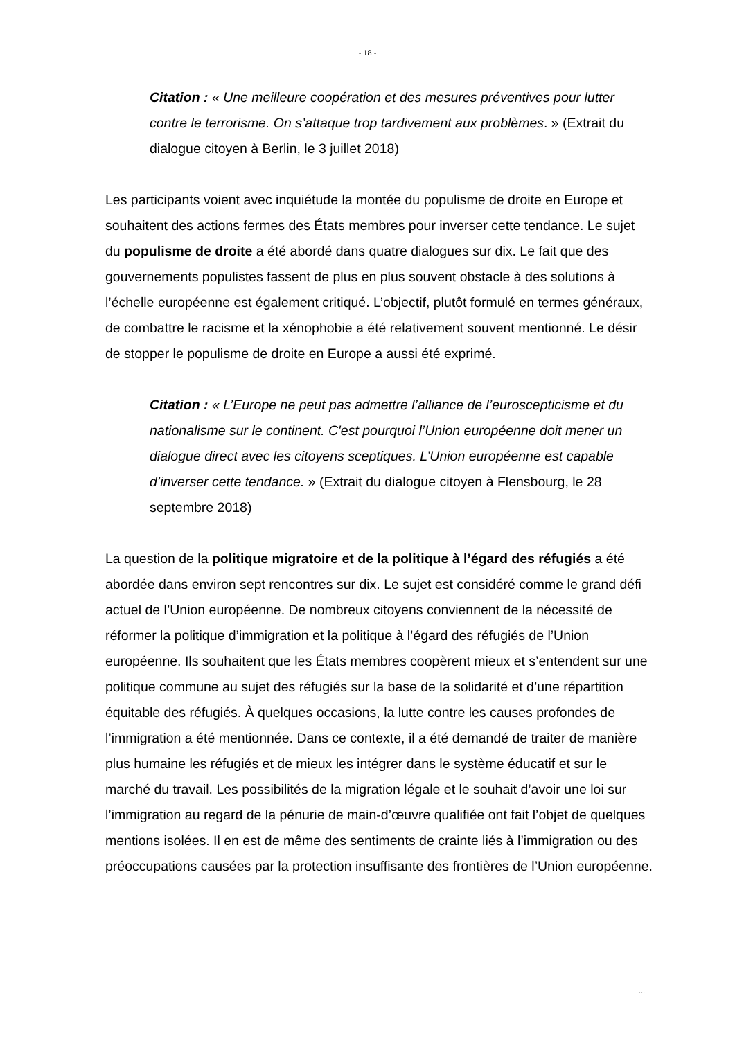- 18 -
Citation : « Une meilleure coopération et des mesures préventives pour lutter contre le terrorisme. On s’attaque trop tardivement aux problèmes. » (Extrait du dialogue citoyen à Berlin, le 3 juillet 2018)
Les participants voient avec inquiétude la montée du populisme de droite en Europe et souhaitent des actions fermes des États membres pour inverser cette tendance. Le sujet du populisme de droite a été abordé dans quatre dialogues sur dix. Le fait que des gouvernements populistes fassent de plus en plus souvent obstacle à des solutions à l’échelle européenne est également critiqué. L’objectif, plutôt formulé en termes généraux, de combattre le racisme et la xénophobie a été relativement souvent mentionné. Le désir de stopper le populisme de droite en Europe a aussi été exprimé.
Citation : « L’Europe ne peut pas admettre l’alliance de l’euroscepticisme et du nationalisme sur le continent. C'est pourquoi l’Union européenne doit mener un dialogue direct avec les citoyens sceptiques. L’Union européenne est capable d’inverser cette tendance. » (Extrait du dialogue citoyen à Flensbourg, le 28 septembre 2018)
La question de la politique migratoire et de la politique à l’égard des réfugiés a été abordée dans environ sept rencontres sur dix. Le sujet est considéré comme le grand défi actuel de l’Union européenne. De nombreux citoyens conviennent de la nécessité de réformer la politique d’immigration et la politique à l’égard des réfugiés de l’Union européenne. Ils souhaitent que les États membres coopèrent mieux et s’entendent sur une politique commune au sujet des réfugiés sur la base de la solidarité et d’une répartition équitable des réfugiés. À quelques occasions, la lutte contre les causes profondes de l’immigration a été mentionnée. Dans ce contexte, il a été demandé de traiter de manière plus humaine les réfugiés et de mieux les intégrer dans le système éducatif et sur le marché du travail. Les possibilités de la migration légale et le souhait d’avoir une loi sur l’immigration au regard de la pénurie de main-d’œuvre qualifiée ont fait l’objet de quelques mentions isolées. Il en est de même des sentiments de crainte liés à l’immigration ou des préoccupations causées par la protection insuffisante des frontières de l’Union européenne.
...